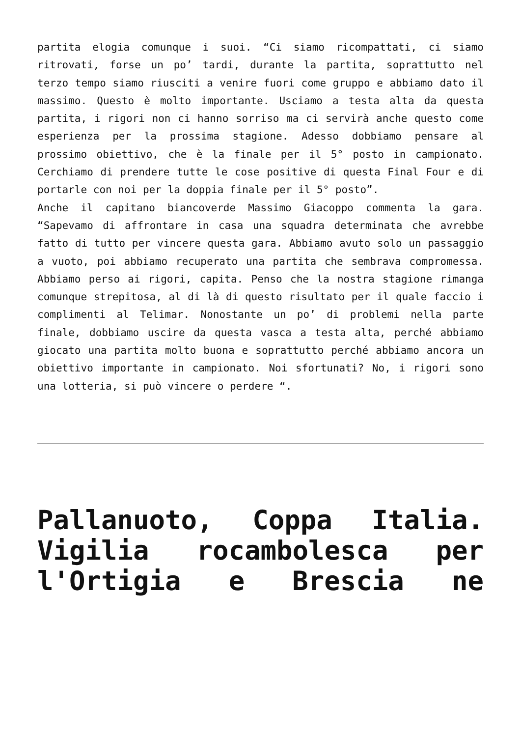partita elogia comunque i suoi. “Ci siamo ricompattati, ci siamo ritrovati, forse un po’ tardi, durante la partita, soprattutto nel terzo tempo siamo riusciti a venire fuori come gruppo e abbiamo dato il massimo. Questo è molto importante. Usciamo a testa alta da questa partita, i rigori non ci hanno sorriso ma ci servirà anche questo come esperienza per la prossima stagione. Adesso dobbiamo pensare al prossimo obiettivo, che è la finale per il 5° posto in campionato. Cerchiamo di prendere tutte le cose positive di questa Final Four e di portarle con noi per la doppia finale per il 5° posto”.
Anche il capitano biancoverde Massimo Giacoppo commenta la gara. “Sapevamo di affrontare in casa una squadra determinata che avrebbe fatto di tutto per vincere questa gara. Abbiamo avuto solo un passaggio a vuoto, poi abbiamo recuperato una partita che sembrava compromessa. Abbiamo perso ai rigori, capita. Penso che la nostra stagione rimanga comunque strepitosa, al di là di questo risultato per il quale faccio i complimenti al Telimar. Nonostante un po’ di problemi nella parte finale, dobbiamo uscire da questa vasca a testa alta, perché abbiamo giocato una partita molto buona e soprattutto perché abbiamo ancora un obiettivo importante in campionato. Noi sfortunati? No, i rigori sono una lotteria, si può vincere o perdere “.
Pallanuoto, Coppa Italia. Vigilia rocambolesca per l'Ortigia e Brescia ne